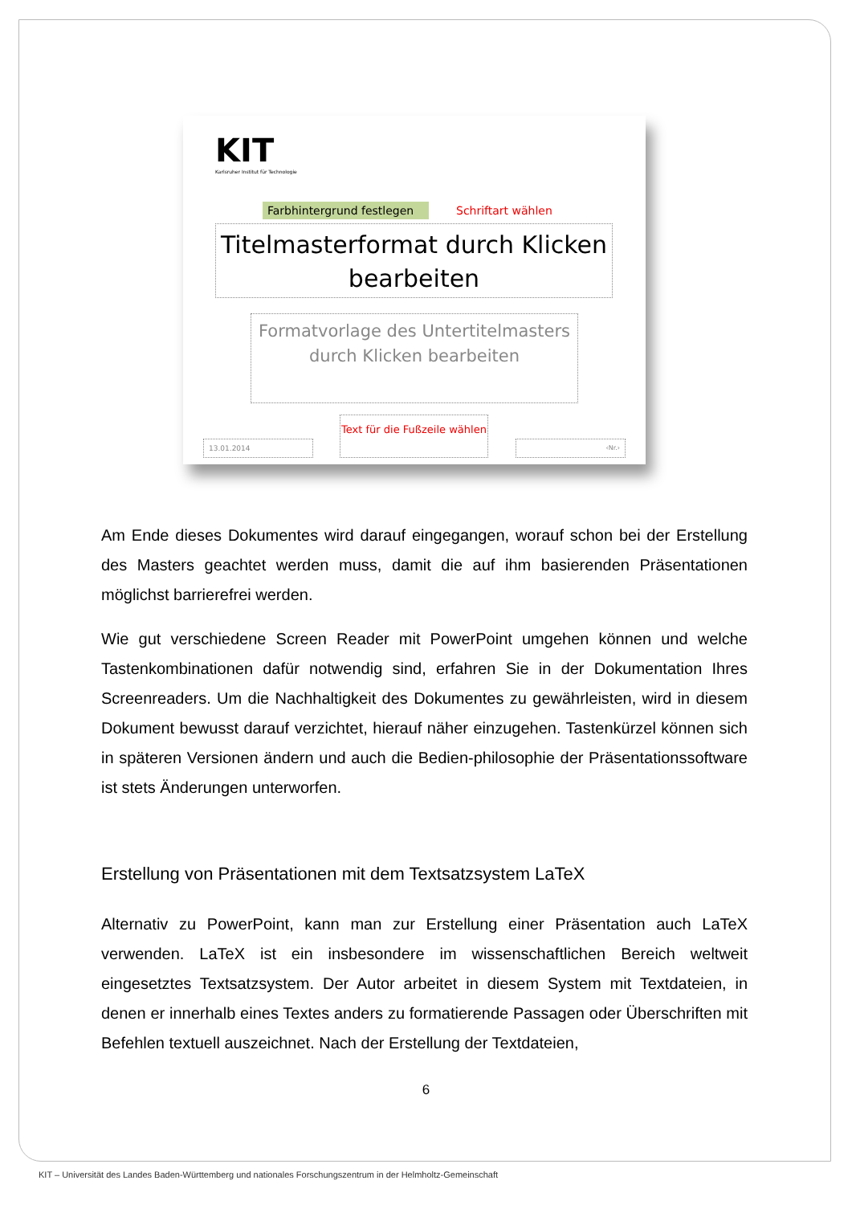KIT
Karlsruher Institut für Technologie
Farbhintergrund festlegen
Schriftart wählen
Titelmasterformat durch Klicken bearbeiten
Formatvorlage des Untertitelmasters durch Klicken bearbeiten
13.01.2014
Text für die Fußzeile wählen
‹Nr.›
Am Ende dieses Dokumentes wird darauf eingegangen, worauf schon bei der Erstellung des Masters geachtet werden muss, damit die auf ihm basierenden Präsentationen möglichst barrierefrei werden.
Wie gut verschiedene Screen Reader mit PowerPoint umgehen können und welche Tastenkombinationen dafür notwendig sind, erfahren Sie in der Dokumentation Ihres Screenreaders. Um die Nachhaltigkeit des Dokumentes zu gewährleisten, wird in diesem Dokument bewusst darauf verzichtet, hierauf näher einzugehen. Tastenkürzel können sich in späteren Versionen ändern und auch die Bedien-philosophie der Präsentationssoftware ist stets Änderungen unterworfen.
Erstellung von Präsentationen mit dem Textsatzsystem LaTeX
Alternativ zu PowerPoint, kann man zur Erstellung einer Präsentation auch LaTeX verwenden. LaTeX ist ein insbesondere im wissenschaftlichen Bereich weltweit eingesetztes Textsatzsystem. Der Autor arbeitet in diesem System mit Textdateien, in denen er innerhalb eines Textes anders zu formatierende Passagen oder Überschriften mit Befehlen textuell auszeichnet. Nach der Erstellung der Textdateien,
6
KIT – Universität des Landes Baden-Württemberg und nationales Forschungszentrum in der Helmholtz-Gemeinschaft